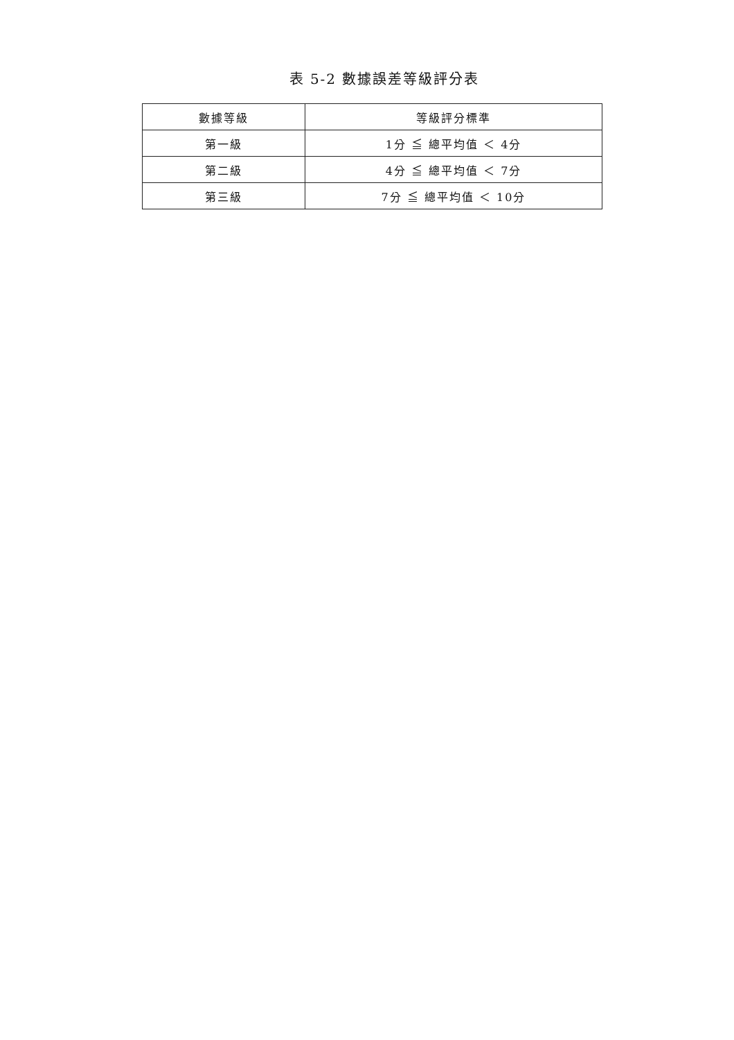表 5-2 數據誤差等級評分表
| 數據等級 | 等級評分標準 |
| --- | --- |
| 第一級 | 1分 ≦ 總平均值 ＜ 4分 |
| 第二級 | 4分 ≦ 總平均值 ＜ 7分 |
| 第三級 | 7分 ≦ 總平均值 ＜ 10分 |